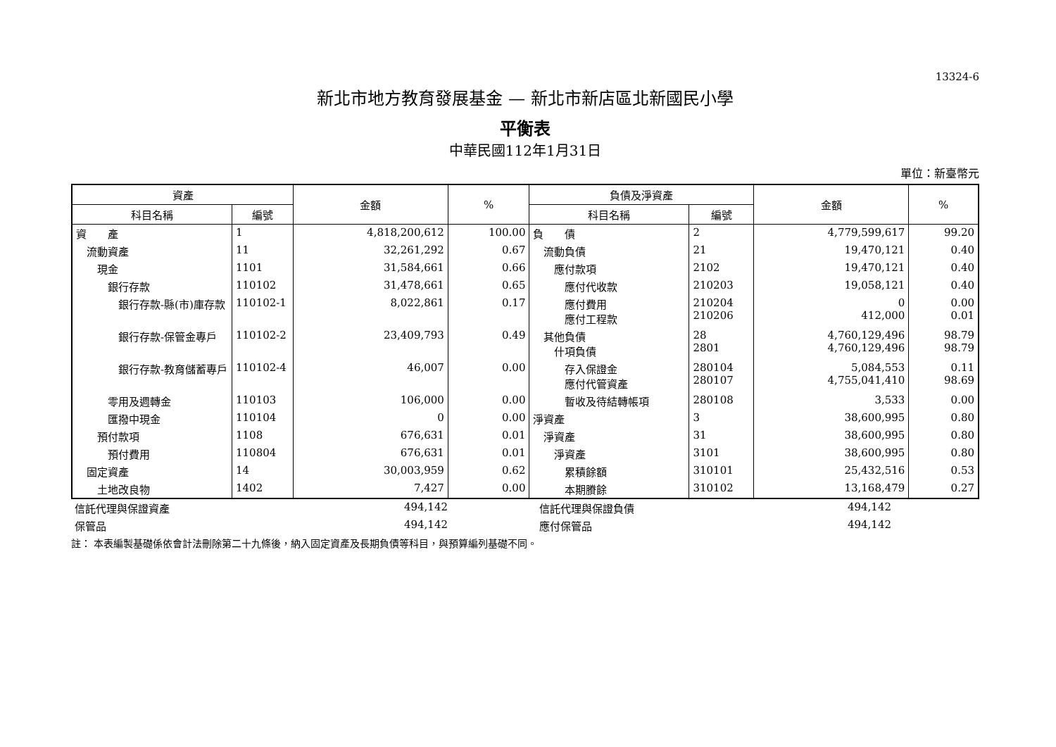13324-6
新北市地方教育發展基金 — 新北市新店區北新國民小學
平衡表
中華民國112年1月31日
單位：新臺幣元
| 資產 | | 金額 | % | 負債及淨資產 | | 金額 | % |
| --- | --- | --- | --- | --- | --- | --- | --- |
| 科目名稱 | 編號 | | | 科目名稱 | 編號 | | |
| 資 產 | 1 | 4,818,200,612 | 100.00 | 負 債 | 2 | 4,779,599,617 | 99.20 |
| 流動資產 | 11 | 32,261,292 | 0.67 | 流動負債 | 21 | 19,470,121 | 0.40 |
| 現金 | 1101 | 31,584,661 | 0.66 | 應付款項 | 2102 | 19,470,121 | 0.40 |
| 銀行存款 | 110102 | 31,478,661 | 0.65 | 應付代收款 | 210203 | 19,058,121 | 0.40 |
| 銀行存款-縣(市)庫存款 | 110102-1 | 8,022,861 | 0.17 | 應付費用 應付工程款 | 210204 210206 | 0 412,000 | 0.00 0.01 |
| 銀行存款-保管金專戶 | 110102-2 | 23,409,793 | 0.49 | 其他負債 什項負債 | 28 2801 | 4,760,129,496 4,760,129,496 | 98.79 98.79 |
| 銀行存款-教育儲蓄專戶 | 110102-4 | 46,007 | 0.00 | 存入保證金 應付代管資產 | 280104 280107 | 5,084,553 4,755,041,410 | 0.11 98.69 |
| 零用及週轉金 | 110103 | 106,000 | 0.00 | 暫收及待結轉帳項 | 280108 | 3,533 | 0.00 |
| 匯撥中現金 | 110104 | 0 | 0.00 | 淨資產 | 3 | 38,600,995 | 0.80 |
| 預付款項 | 1108 | 676,631 | 0.01 | 淨資產 | 31 | 38,600,995 | 0.80 |
| 預付費用 | 110804 | 676,631 | 0.01 | 淨資產 | 3101 | 38,600,995 | 0.80 |
| 固定資產 | 14 | 30,003,959 | 0.62 | 累積餘額 | 310101 | 25,432,516 | 0.53 |
| 土地改良物 | 1402 | 7,427 | 0.00 | 本期賸餘 | 310102 | 13,168,479 | 0.27 |
| 信託代理與保證資產 | 494,142 | | 信託代理與保證負債 | 494,142 | |
| 保管品 | 494,142 | | 應付保管品 | 494,142 | |
註： 本表編製基礎係依會計法刪除第二十九條後，納入固定資產及長期負債等科目，與預算編列基礎不同。